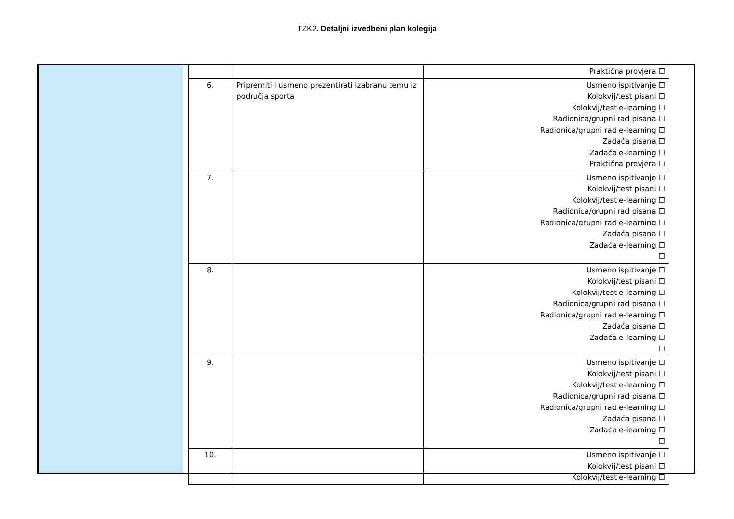TZK2. Detaljni izvedbeni plan kolegija
| | | Praktična provjera ☐ |
| 6. | Pripremiti i usmeno prezentirati izabranu temu iz područja sporta | Usmeno ispitivanje ☐ Kolokvij/test pisani ☐ Kolokvij/test e-learning ☐ Radionica/grupni rad pisana ☐ Radionica/grupni rad e-learning ☐ Zadaća pisana ☐ Zadaća e-learning ☐ Praktična provjera ☐ |
| 7. | | Usmeno ispitivanje ☐ Kolokvij/test pisani ☐ Kolokvij/test e-learning ☐ Radionica/grupni rad pisana ☐ Radionica/grupni rad e-learning ☐ Zadaća pisana ☐ Zadaća e-learning ☐ ☐ |
| 8. | | Usmeno ispitivanje ☐ Kolokvij/test pisani ☐ Kolokvij/test e-learning ☐ Radionica/grupni rad pisana ☐ Radionica/grupni rad e-learning ☐ Zadaća pisana ☐ Zadaća e-learning ☐ ☐ |
| 9. | | Usmeno ispitivanje ☐ Kolokvij/test pisani ☐ Kolokvij/test e-learning ☐ Radionica/grupni rad pisana ☐ Radionica/grupni rad e-learning ☐ Zadaća pisana ☐ Zadaća e-learning ☐ ☐ |
| 10. | | Usmeno ispitivanje ☐ Kolokvij/test pisani ☐ Kolokvij/test e-learning ☐ |